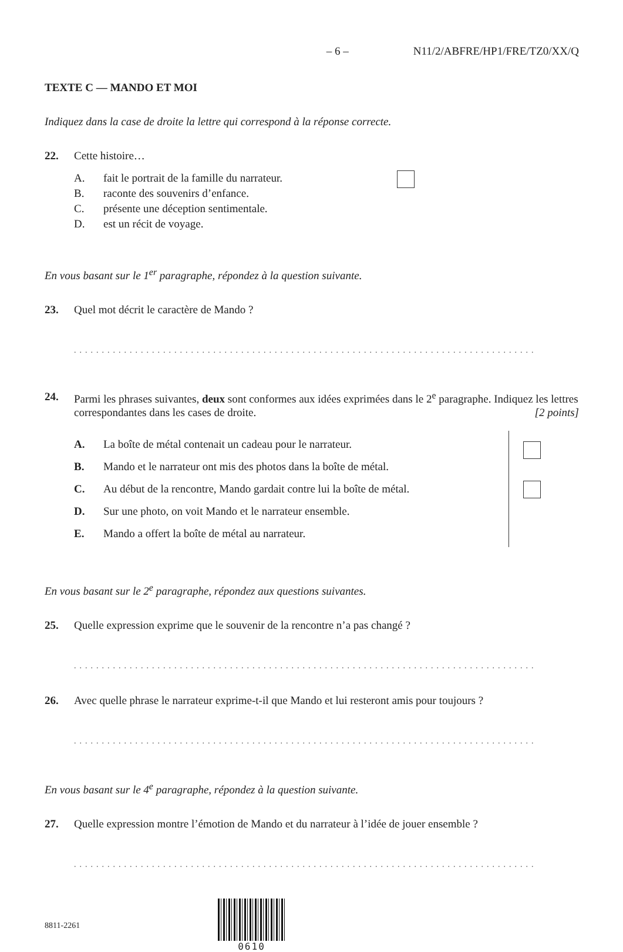– 6 – N11/2/ABFRE/HP1/FRE/TZ0/XX/Q
TEXTE C — MANDO ET MOI
Indiquez dans la case de droite la lettre qui correspond à la réponse correcte.
22. Cette histoire…
A. fait le portrait de la famille du narrateur.
B. raconte des souvenirs d’enfance.
C. présente une déception sentimentale.
D. est un récit de voyage.
En vous basant sur le 1<sup>er</sup> paragraphe, répondez à la question suivante.
23. Quel mot décrit le caractère de Mando ?
...................................................................................
24. Parmi les phrases suivantes, deux sont conformes aux idées exprimées dans le 2<sup>e</sup> paragraphe. Indiquez les lettres correspondantes dans les cases de droite. [2 points]
A. La boîte de métal contenait un cadeau pour le narrateur.
B. Mando et le narrateur ont mis des photos dans la boîte de métal.
C. Au début de la rencontre, Mando gardait contre lui la boîte de métal.
D. Sur une photo, on voit Mando et le narrateur ensemble.
E. Mando a offert la boîte de métal au narrateur.
En vous basant sur le 2<sup>e</sup> paragraphe, répondez aux questions suivantes.
25. Quelle expression exprime que le souvenir de la rencontre n’a pas changé ?
...................................................................................
26. Avec quelle phrase le narrateur exprime-t-il que Mando et lui resteront amis pour toujours ?
...................................................................................
En vous basant sur le 4<sup>e</sup> paragraphe, répondez à la question suivante.
27. Quelle expression montre l’émotion de Mando et du narrateur à l’idée de jouer ensemble ?
...................................................................................
8811-2261 0610